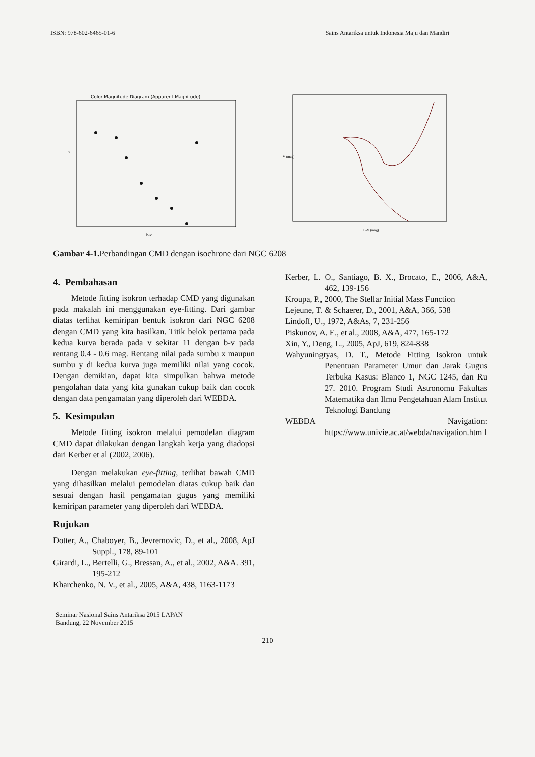ISBN: 978-602-6465-01-6 Sains Antariksa untuk Indonesia Maju dan Mandiri
Color Magnitude Diagram (Apparent Magnitude)
v
b-v
V (mag)
B-V (mag)
Gambar 4-1. Perbandingan CMD dengan isochrone dari NGC 6208
4. Pembahasan
Metode fitting isokron terhadap CMD yang digunakan pada makalah ini menggunakan eye-fitting. Dari gambar diatas terlihat kemiripan bentuk isokron dari NGC 6208 dengan CMD yang kita hasilkan. Titik belok pertama pada kedua kurva berada pada v sekitar 11 dengan b-v pada rentang 0.4 - 0.6 mag. Rentang nilai pada sumbu x maupun sumbu y di kedua kurva juga memiliki nilai yang cocok. Dengan demikian, dapat kita simpulkan bahwa metode pengolahan data yang kita gunakan cukup baik dan cocok dengan data pengamatan yang diperoleh dari WEBDA.
5. Kesimpulan
Metode fitting isokron melalui pemodelan diagram CMD dapat dilakukan dengan langkah kerja yang diadopsi dari Kerber et al (2002, 2006).
Dengan melakukan eye-fitting, terlihat bawah CMD yang dihasilkan melalui pemodelan diatas cukup baik dan sesuai dengan hasil pengamatan gugus yang memiliki kemiripan parameter yang diperoleh dari WEBDA.
Rujukan
Dotter, A., Chaboyer, B., Jevremovic, D., et al., 2008, ApJ Suppl., 178, 89-101
Girardi, L., Bertelli, G., Bressan, A., et al., 2002, A&A. 391, 195-212
Kharchenko, N. V., et al., 2005, A&A, 438, 1163-1173
Kerber, L. O., Santiago, B. X., Brocato, E., 2006, A&A, 462, 139-156
Kroupa, P., 2000, The Stellar Initial Mass Function
Lejeune, T. & Schaerer, D., 2001, A&A, 366, 538
Lindoff, U., 1972, A&As, 7, 231-256
Piskunov, A. E., et al., 2008, A&A, 477, 165-172
Xin, Y., Deng, L., 2005, ApJ, 619, 824-838
Wahyuningtyas, D. T., Metode Fitting Isokron untuk Penentuan Parameter Umur dan Jarak Gugus Terbuka Kasus: Blanco 1, NGC 1245, dan Ru 27. 2010. Program Studi Astronomu Fakultas Matematika dan Ilmu Pengetahuan Alam Institut Teknologi Bandung
WEBDA Navigation: https://www.univie.ac.at/webda/navigation.htm l
Seminar Nasional Sains Antariksa 2015 LAPAN
Bandung, 22 November 2015
210